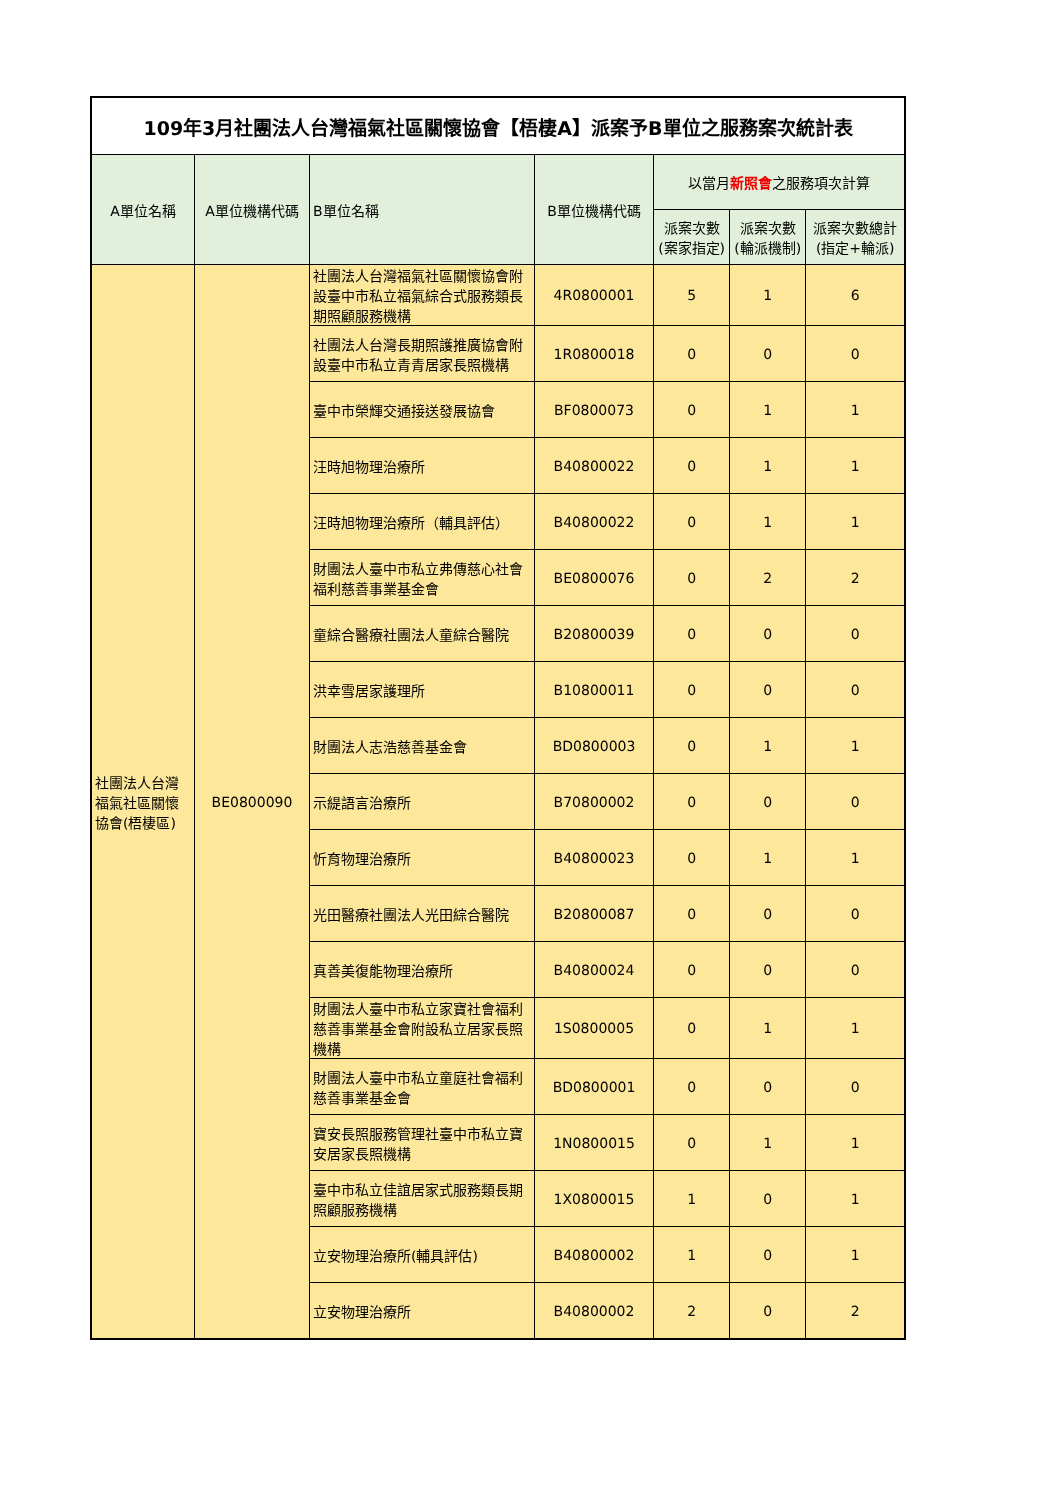| 109年3月社團法人台灣福氣社區關懷協會【梧棲A】派案予B單位之服務案次統計表 | | | | | | |
| A單位名稱 | A單位機構代碼 | B單位名稱 | B單位機構代碼 | 以當月 新照會 之服務項次計算 | | |
| | | | | 派案次數(案家指定) | 派案次數(輪派機制) | 派案次數總計(指定+輪派) |
| 社團法人台灣福氣社區關懷協會(梧棲區) | BE0800090 | 社團法人台灣福氣社區關懷協會附設臺中市私立福氣綜合式服務類長期照顧服務機構 | 4R0800001 | 5 | 1 | 6 |
| | | 社團法人台灣長期照護推廣協會附設臺中市私立青青居家長照機構 | 1R0800018 | 0 | 0 | 0 |
| | | 臺中市榮輝交通接送發展協會 | BF0800073 | 0 | 1 | 1 |
| | | 汪時旭物理治療所 | B40800022 | 0 | 1 | 1 |
| | | 汪時旭物理治療所（輔具評估） | B40800022 | 0 | 1 | 1 |
| | | 財團法人臺中市私立弗傳慈心社會福利慈善事業基金會 | BE0800076 | 0 | 2 | 2 |
| | | 童綜合醫療社團法人童綜合醫院 | B20800039 | 0 | 0 | 0 |
| | | 洪幸雪居家護理所 | B10800011 | 0 | 0 | 0 |
| | | 財團法人志浩慈善基金會 | BD0800003 | 0 | 1 | 1 |
| | | 示緹語言治療所 | B70800002 | 0 | 0 | 0 |
| | | 忻育物理治療所 | B40800023 | 0 | 1 | 1 |
| | | 光田醫療社團法人光田綜合醫院 | B20800087 | 0 | 0 | 0 |
| | | 真善美復能物理治療所 | B40800024 | 0 | 0 | 0 |
| | | 財團法人臺中市私立家寶社會福利慈善事業基金會附設私立居家長照機構 | 1S0800005 | 0 | 1 | 1 |
| | | 財團法人臺中市私立童庭社會福利慈善事業基金會 | BD0800001 | 0 | 0 | 0 |
| | | 寶安長照服務管理社臺中市私立寶安居家長照機構 | 1N0800015 | 0 | 1 | 1 |
| | | 臺中市私立佳誼居家式服務類長期照顧服務機構 | 1X0800015 | 1 | 0 | 1 |
| | | 立安物理治療所(輔具評估) | B40800002 | 1 | 0 | 1 |
| | | 立安物理治療所 | B40800002 | 2 | 0 | 2 |